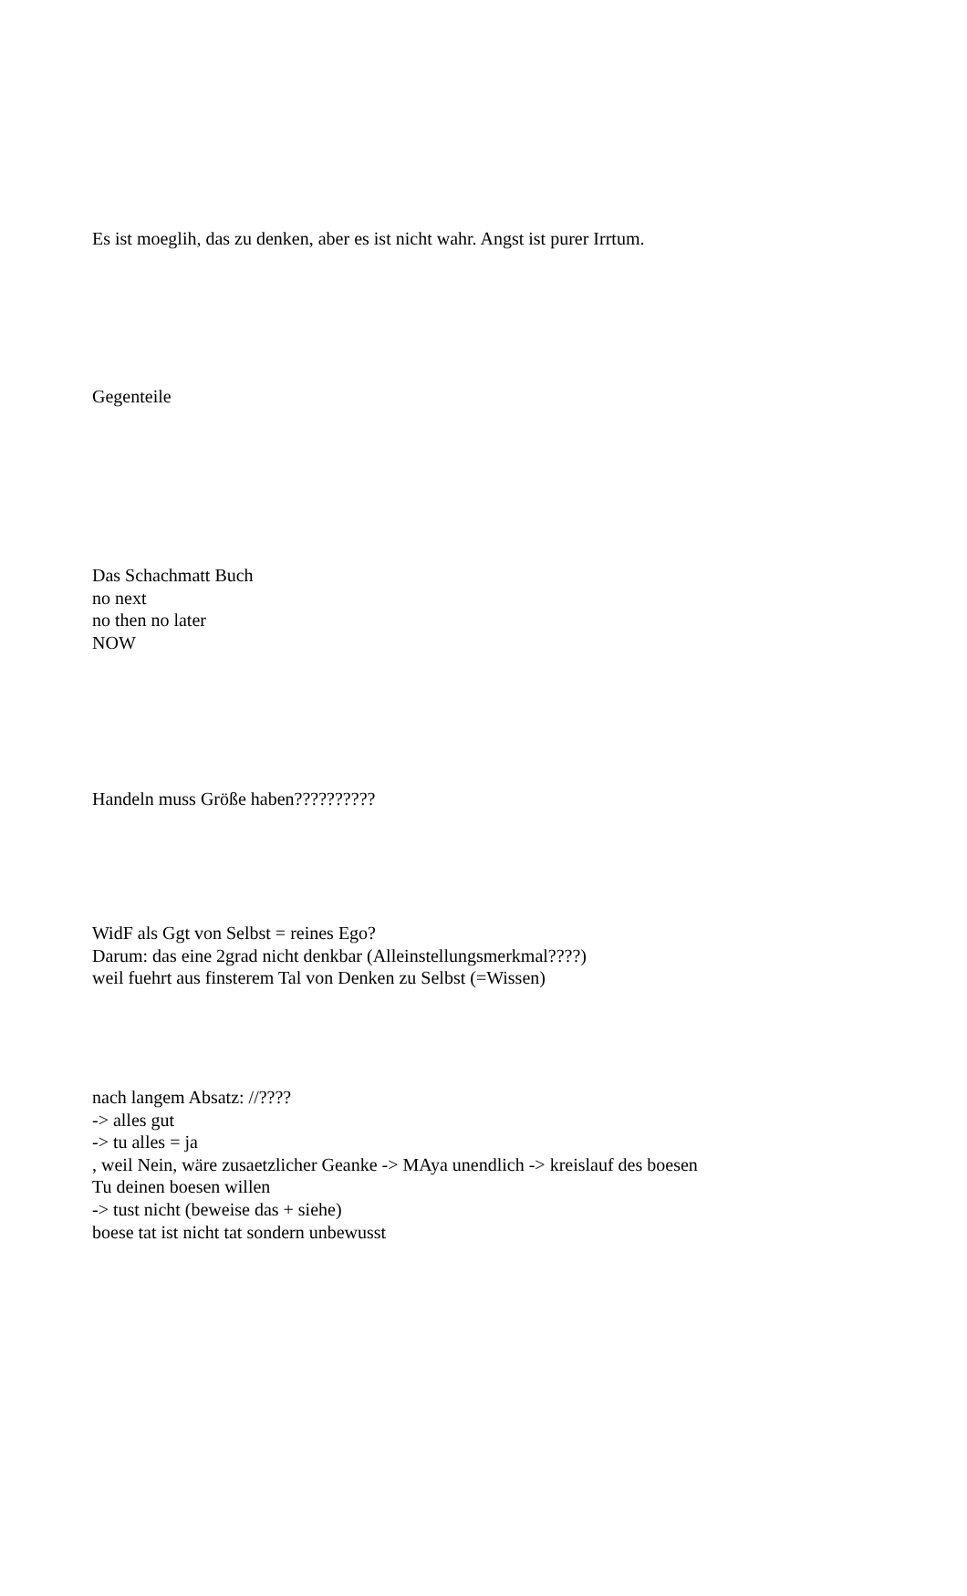Es ist moeglih, das zu denken, aber es ist nicht wahr. Angst ist purer Irrtum.
Gegenteile
Das Schachmatt Buch
no next
no then no later
NOW
Handeln muss Größe haben??????????
WidF als Ggt von Selbst = reines Ego?
Darum: das eine 2grad nicht denkbar (Alleinstellungsmerkmal????)
weil fuehrt aus finsterem Tal von Denken zu Selbst (=Wissen)
nach langem Absatz: //????
-> alles gut
-> tu alles = ja
, weil Nein, wäre zusaetzlicher Geanke -> MAya unendlich -> kreislauf des boesen
Tu deinen boesen willen
-> tust nicht (beweise das + siehe)
boese tat ist nicht tat sondern unbewusst